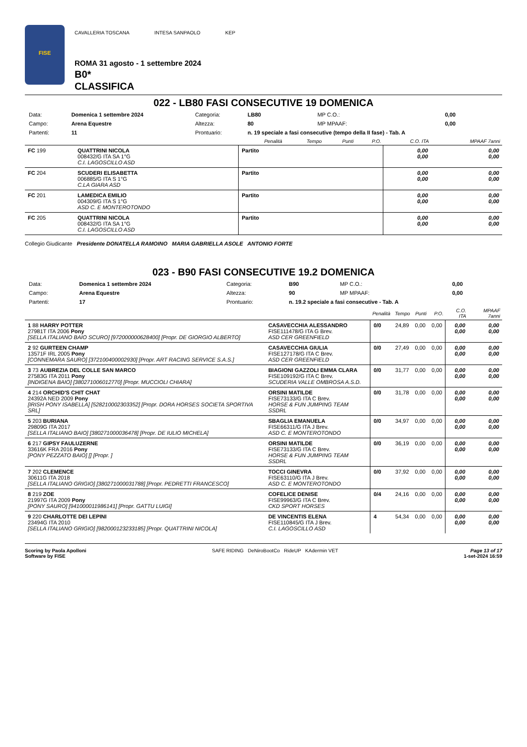FISE
CAVALLERIA TOSCANA INTESA SANPAOLO KEP
ROMA 31 agosto - 1 settembre 2024
B0*
CLASSIFICA
022 - LB80 FASI CONSECUTIVE 19 DOMENICA
| Data: | Domenica 1 settembre 2024 | Categoria: | LB80 | MP C.O.: | 0,00 |
| Campo: | Arena Equestre | Altezza: | 80 | MP MPAAF: | 0,00 |
| Partenti: | 11 | Prontuario: | n. 19 speciale a fasi consecutive (tempo della II fase) - Tab. A | | |
| | | Penalità | Tempo | Punti | P.O. | C.O. ITA | MPAAF 7anni |
| --- | --- | --- | --- | --- | --- | --- | --- |
| FC 199 | QUATTRINI NICOLA 008432/G ITA SA 1°G C.I. LAGOSCILLO ASD | Partito | | | | 0,00 0,00 | 0,00 0,00 |
| FC 204 | SCUDERI ELISABETTA 006885/G ITA S 1°G C.LA GIARA ASD | Partito | | | | 0,00 0,00 | 0,00 0,00 |
| FC 201 | LAMEDICA EMILIO 004309/G ITA S 1°G ASD C. E MONTEROTONDO | Partito | | | | 0,00 0,00 | 0,00 0,00 |
| FC 205 | QUATTRINI NICOLA 008432/G ITA SA 1°G C.I. LAGOSCILLO ASD | Partito | | | | 0,00 0,00 | 0,00 0,00 |
Collegio Giudicante Presidente DONATELLA RAMOINO MARIA GABRIELLA ASOLE ANTONIO FORTE
023 - B90 FASI CONSECUTIVE 19.2 DOMENICA
| Data: | Domenica 1 settembre 2024 | Categoria: | B90 | MP C.O.: | 0,00 |
| Campo: | Arena Equestre | Altezza: | 90 | MP MPAAF: | 0,00 |
| Partenti: | 17 | Prontuario: | n. 19.2 speciale a fasi consecutive - Tab. A | | |
| | | Penalità | Tempo | Punti | P.O. | C.O. ITA | MPAAF 7anni |
| --- | --- | --- | --- | --- | --- | --- | --- |
| 1 88 HARRY POTTER 27981T ITA 2006 Pony [SELLA ITALIANO BAIO SCURO] [972000000628400] [Propr. DE GIORGIO ALBERTO] | CASAVECCHIA ALESSANDRO FISE111478/G ITA G Brev. ASD CER GREENFIELD | 0/0 | 24,89 | 0,00 | 0,00 | 0,00 0,00 | 0,00 0,00 |
| 2 92 GURTEEN CHAMP 13571F IRL 2005 Pony [CONNEMARA SAURO] [372100400002930] [Propr. ART RACING SERVICE S.A.S.] | CASAVECCHIA GIULIA FISE127178/G ITA C Brev. ASD CER GREENFIELD | 0/0 | 27,49 | 0,00 | 0,00 | 0,00 0,00 | 0,00 0,00 |
| 3 73 AUBREZIA DEL COLLE SAN MARCO 27583G ITA 2011 Pony [INDIGENA BAIO] [380271006012770] [Propr. MUCCIOLI CHIARA] | BIAGIONI GAZZOLI EMMA CLARA FISE109192/G ITA C Brev. SCUDERIA VALLE OMBROSA A.S.D. | 0/0 | 31,77 | 0,00 | 0,00 | 0,00 0,00 | 0,00 0,00 |
| 4 214 ORCHID'S CHIT CHAT 24392A NED 2009 Pony [IRISH PONY ISABELLA] [528210002303352] [Propr. DORA HORSES SOCIETA SPORTIVA SRL] | ORSINI MATILDE FISE73133/G ITA C Brev. HORSE & FUN JUMPING TEAM SSDRL | 0/0 | 31,78 | 0,00 | 0,00 | 0,00 0,00 | 0,00 0,00 |
| 5 203 BURIANA 29809G ITA 2017 [SELLA ITALIANO BAIO] [380271000036478] [Propr. DE IULIO MICHELA] | SBAGLIA EMANUELA FISE66311/G ITA J Brev. ASD C. E MONTEROTONDO | 0/0 | 34,97 | 0,00 | 0,00 | 0,00 0,00 | 0,00 0,00 |
| 6 217 GIPSY FAULUZERNE 33616K FRA 2016 Pony [PONY PEZZATO BAIO] [] [Propr. ] | ORSINI MATILDE FISE73133/G ITA C Brev. HORSE & FUN JUMPING TEAM SSDRL | 0/0 | 36,19 | 0,00 | 0,00 | 0,00 0,00 | 0,00 0,00 |
| 7 202 CLEMENCE 30611G ITA 2018 [SELLA ITALIANO GRIGIO] [380271000031788] [Propr. PEDRETTI FRANCESCO] | TOCCI GINEVRA FISE63110/G ITA J Brev. ASD C. E MONTEROTONDO | 0/0 | 37,92 | 0,00 | 0,00 | 0,00 0,00 | 0,00 0,00 |
| 8 219 ZOE 21997G ITA 2009 Pony [PONY SAURO] [941000011986141] [Propr. GATTU LUIGI] | COFELICE DENISE FISE99963/G ITA C Brev. CKD SPORT HORSES | 0/4 | 24,16 | 0,00 | 0,00 | 0,00 0,00 | 0,00 0,00 |
| 9 220 CHARLOTTE DEI LEPINI 23494G ITA 2010 [SELLA ITALIANO GRIGIO] [982000123233185] [Propr. QUATTRINI NICOLA] | DE VINCENTIS ELENA FISE110845/G ITA J Brev. C.I. LAGOSCILLO ASD | 4 | 54,34 | 0,00 | 0,00 | 0,00 0,00 | 0,00 0,00 |
Scoring by Paola Apolloni
Software by FISE
SAFE RIDING DeNiroBootCo RideUP KAdermin VET
Page 13 of 17
1-set-2024 16:59